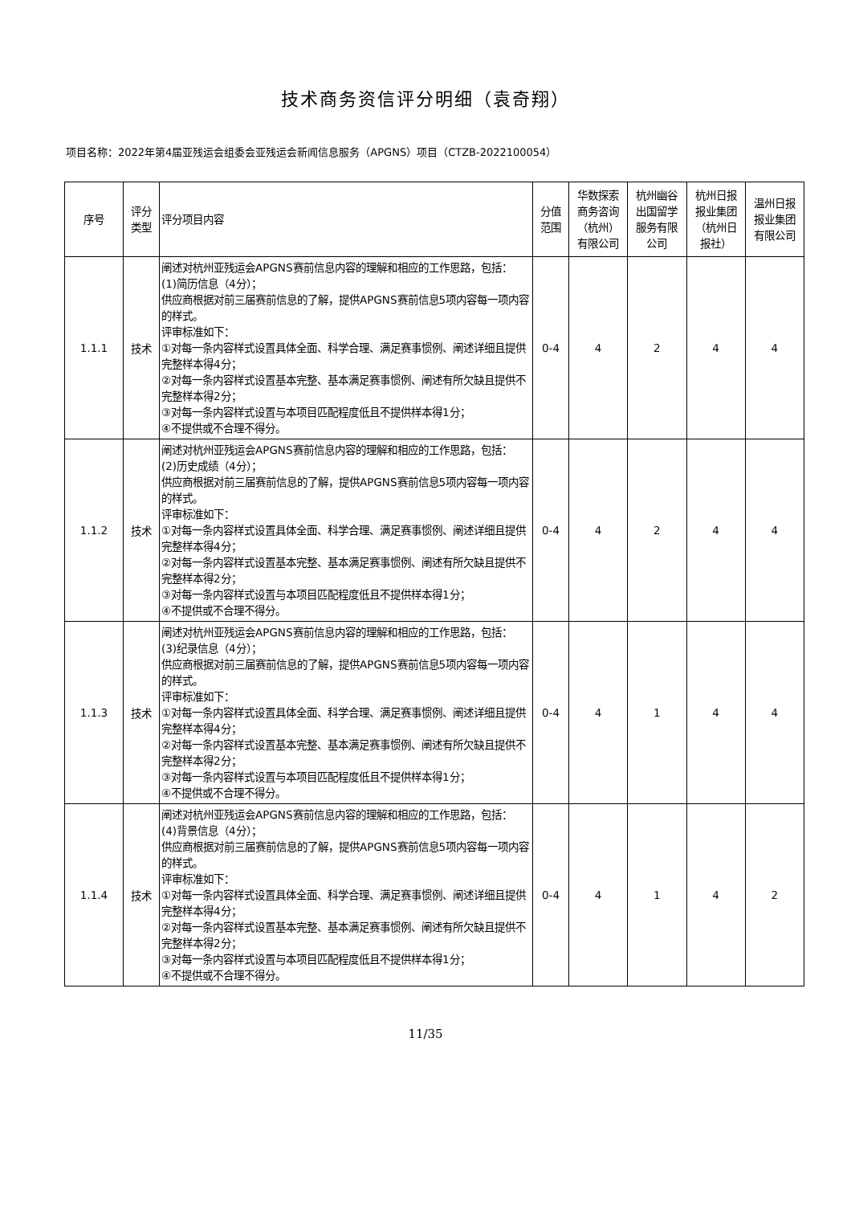技术商务资信评分明细（袁奇翔）
项目名称：2022年第4届亚残运会组委会亚残运会新闻信息服务（APGNS）项目（CTZB-2022100054）
| 序号 | 评分 类型 | 评分项目内容 | 分值 范围 | 华数探索 商务咨询 （杭州） 有限公司 | 杭州幽谷 出国留学 服务有限 公司 | 杭州日报 报业集团 （杭州日 报社） | 温州日报 报业集团 有限公司 |
| --- | --- | --- | --- | --- | --- | --- | --- |
| 1.1.1 | 技术 | 阐述对杭州亚残运会APGNS赛前信息内容的理解和相应的工作思路，包括： (1)简历信息（4分）； 供应商根据对前三届赛前信息的了解，提供APGNS赛前信息5项内容每一项内容的样式。 评审标准如下： ①对每一条内容样式设置具体全面、科学合理、满足赛事惯例、阐述详细且提供完整样本得4分； ②对每一条内容样式设置基本完整、基本满足赛事惯例、阐述有所欠缺且提供不完整样本得2分； ③对每一条内容样式设置与本项目匹配程度低且不提供样本得1分； ④不提供或不合理不得分。 | 0-4 | 4 | 2 | 4 | 4 |
| 1.1.2 | 技术 | 阐述对杭州亚残运会APGNS赛前信息内容的理解和相应的工作思路，包括： (2)历史成绩（4分）； 供应商根据对前三届赛前信息的了解，提供APGNS赛前信息5项内容每一项内容的样式。 评审标准如下： ①对每一条内容样式设置具体全面、科学合理、满足赛事惯例、阐述详细且提供完整样本得4分； ②对每一条内容样式设置基本完整、基本满足赛事惯例、阐述有所欠缺且提供不完整样本得2分； ③对每一条内容样式设置与本项目匹配程度低且不提供样本得1分； ④不提供或不合理不得分。 | 0-4 | 4 | 2 | 4 | 4 |
| 1.1.3 | 技术 | 阐述对杭州亚残运会APGNS赛前信息内容的理解和相应的工作思路，包括： (3)纪录信息（4分）； 供应商根据对前三届赛前信息的了解，提供APGNS赛前信息5项内容每一项内容的样式。 评审标准如下： ①对每一条内容样式设置具体全面、科学合理、满足赛事惯例、阐述详细且提供完整样本得4分； ②对每一条内容样式设置基本完整、基本满足赛事惯例、阐述有所欠缺且提供不完整样本得2分； ③对每一条内容样式设置与本项目匹配程度低且不提供样本得1分； ④不提供或不合理不得分。 | 0-4 | 4 | 1 | 4 | 4 |
| 1.1.4 | 技术 | 阐述对杭州亚残运会APGNS赛前信息内容的理解和相应的工作思路，包括： (4)背景信息（4分）； 供应商根据对前三届赛前信息的了解，提供APGNS赛前信息5项内容每一项内容的样式。 评审标准如下： ①对每一条内容样式设置具体全面、科学合理、满足赛事惯例、阐述详细且提供完整样本得4分； ②对每一条内容样式设置基本完整、基本满足赛事惯例、阐述有所欠缺且提供不完整样本得2分； ③对每一条内容样式设置与本项目匹配程度低且不提供样本得1分； ④不提供或不合理不得分。 | 0-4 | 4 | 1 | 4 | 2 |
11/35